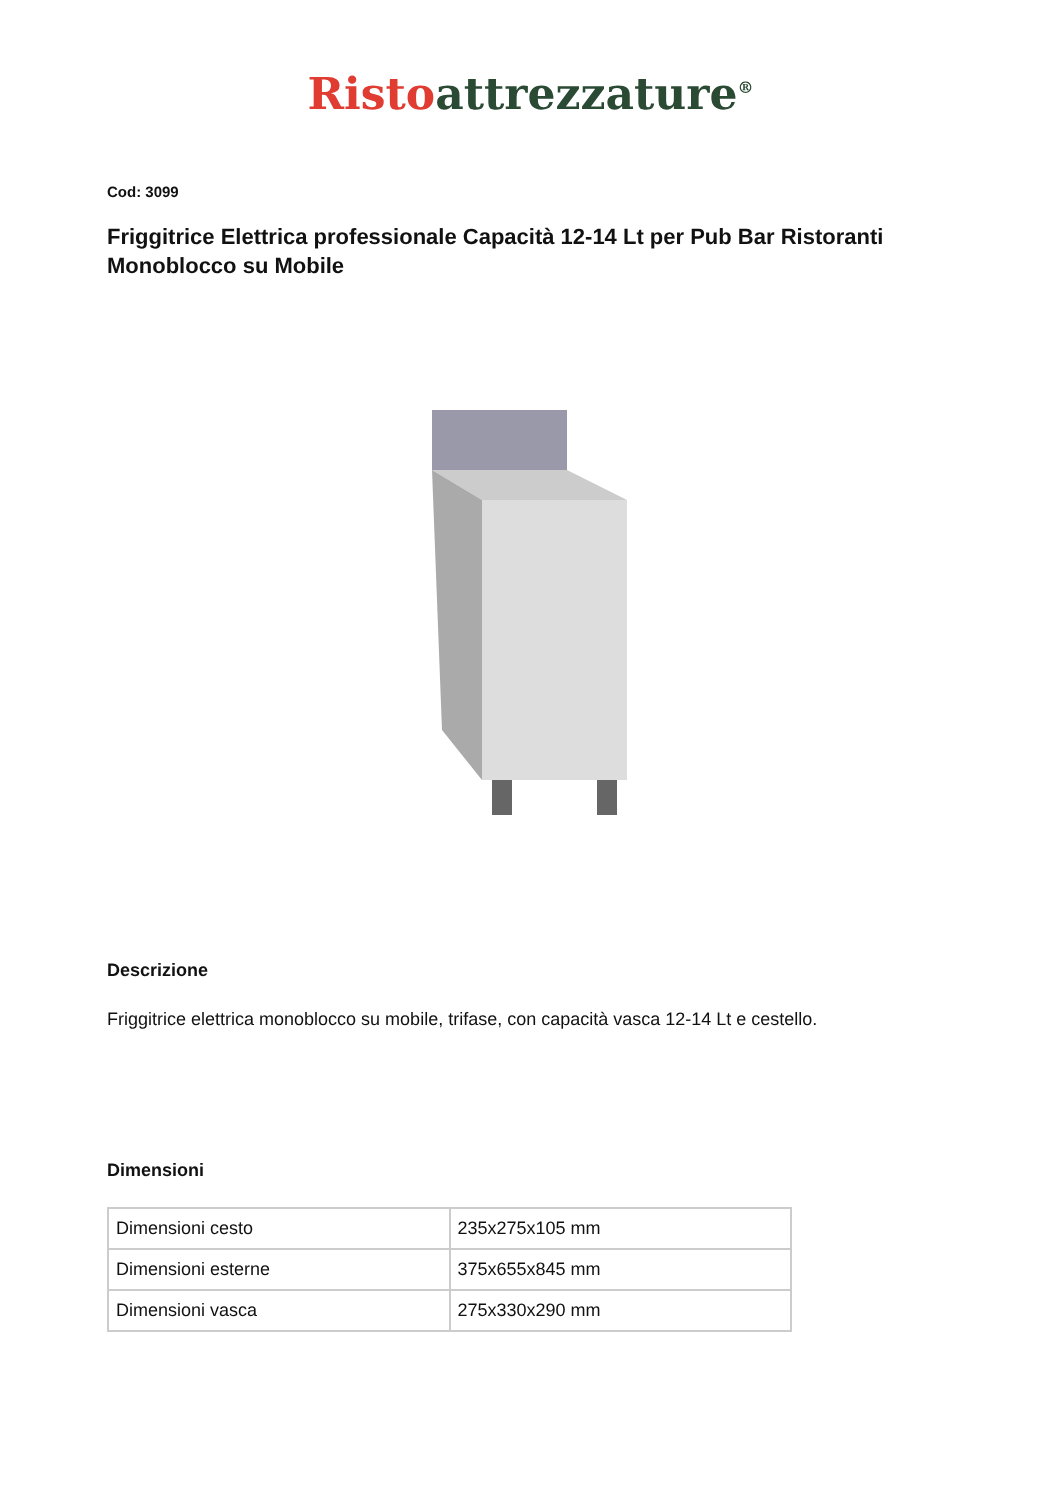Risto attrezzature<sup>®</sup>
Cod: 3099
Friggitrice Elettrica professionale Capacità 12-14 Lt per Pub Bar Ristoranti Monoblocco su Mobile
Descrizione
Friggitrice elettrica monoblocco su mobile, trifase, con capacità vasca 12-14 Lt e cestello.
Dimensioni
| Dimensioni cesto | 235x275x105 mm |
| Dimensioni esterne | 375x655x845 mm |
| Dimensioni vasca | 275x330x290 mm |